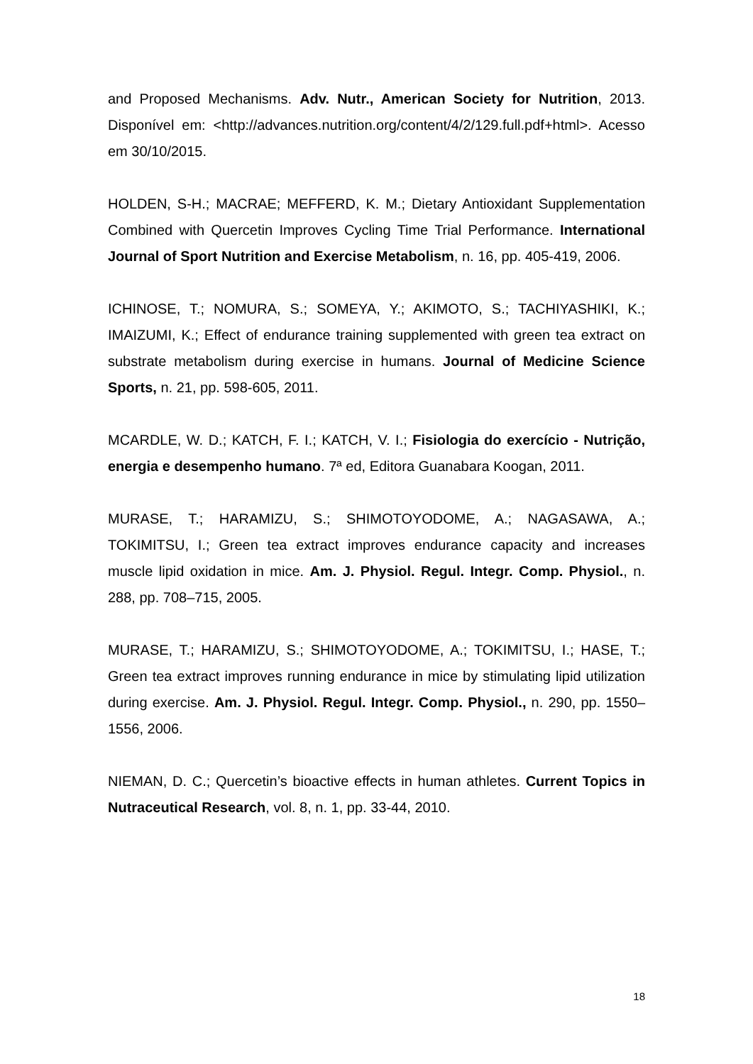and Proposed Mechanisms. Adv. Nutr., American Society for Nutrition, 2013. Disponível em: <http://advances.nutrition.org/content/4/2/129.full.pdf+html>. Acesso em 30/10/2015.
HOLDEN, S-H.; MACRAE; MEFFERD, K. M.; Dietary Antioxidant Supplementation Combined with Quercetin Improves Cycling Time Trial Performance. International Journal of Sport Nutrition and Exercise Metabolism, n. 16, pp. 405-419, 2006.
ICHINOSE, T.; NOMURA, S.; SOMEYA, Y.; AKIMOTO, S.; TACHIYASHIKI, K.; IMAIZUMI, K.; Effect of endurance training supplemented with green tea extract on substrate metabolism during exercise in humans. Journal of Medicine Science Sports, n. 21, pp. 598-605, 2011.
MCARDLE, W. D.; KATCH, F. I.; KATCH, V. I.; Fisiologia do exercício - Nutrição, energia e desempenho humano. 7ª ed, Editora Guanabara Koogan, 2011.
MURASE, T.; HARAMIZU, S.; SHIMOTOYODOME, A.; NAGASAWA, A.; TOKIMITSU, I.; Green tea extract improves endurance capacity and increases muscle lipid oxidation in mice. Am. J. Physiol. Regul. Integr. Comp. Physiol., n. 288, pp. 708–715, 2005.
MURASE, T.; HARAMIZU, S.; SHIMOTOYODOME, A.; TOKIMITSU, I.; HASE, T.; Green tea extract improves running endurance in mice by stimulating lipid utilization during exercise. Am. J. Physiol. Regul. Integr. Comp. Physiol., n. 290, pp. 1550–1556, 2006.
NIEMAN, D. C.; Quercetin’s bioactive effects in human athletes. Current Topics in Nutraceutical Research, vol. 8, n. 1, pp. 33-44, 2010.
18